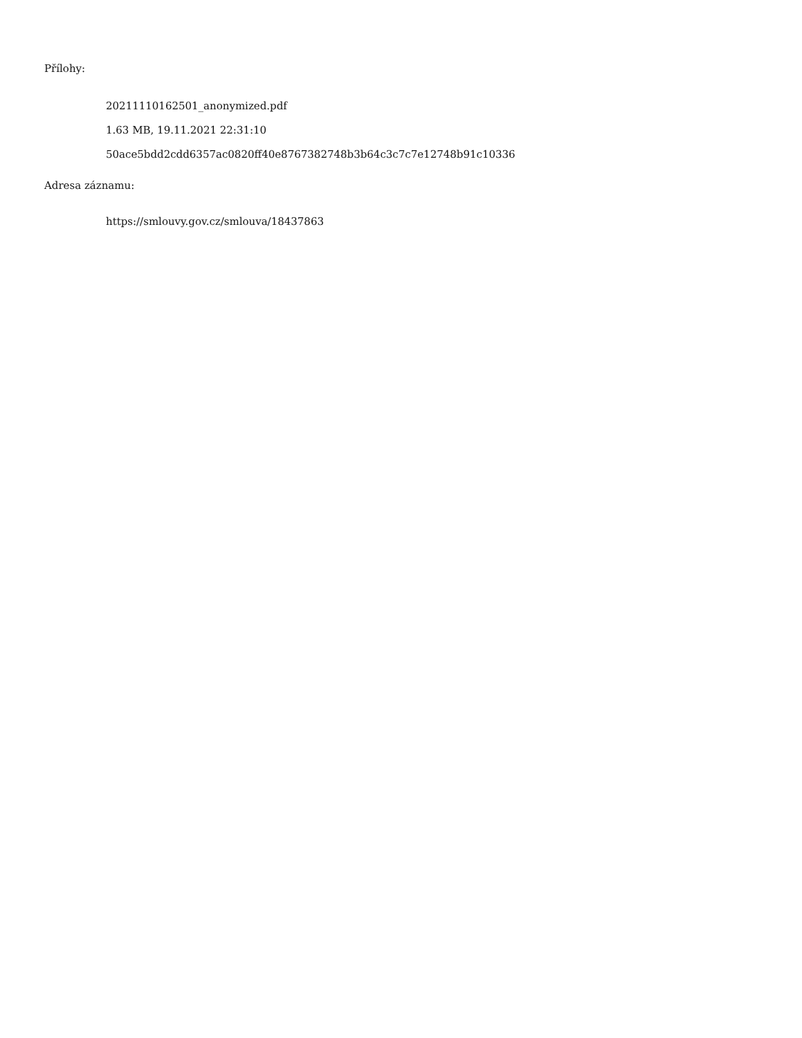Přílohy:
20211110162501_anonymized.pdf
1.63 MB, 19.11.2021 22:31:10
50ace5bdd2cdd6357ac0820ff40e8767382748b3b64c3c7c7e12748b91c10336
Adresa záznamu:
https://smlouvy.gov.cz/smlouva/18437863